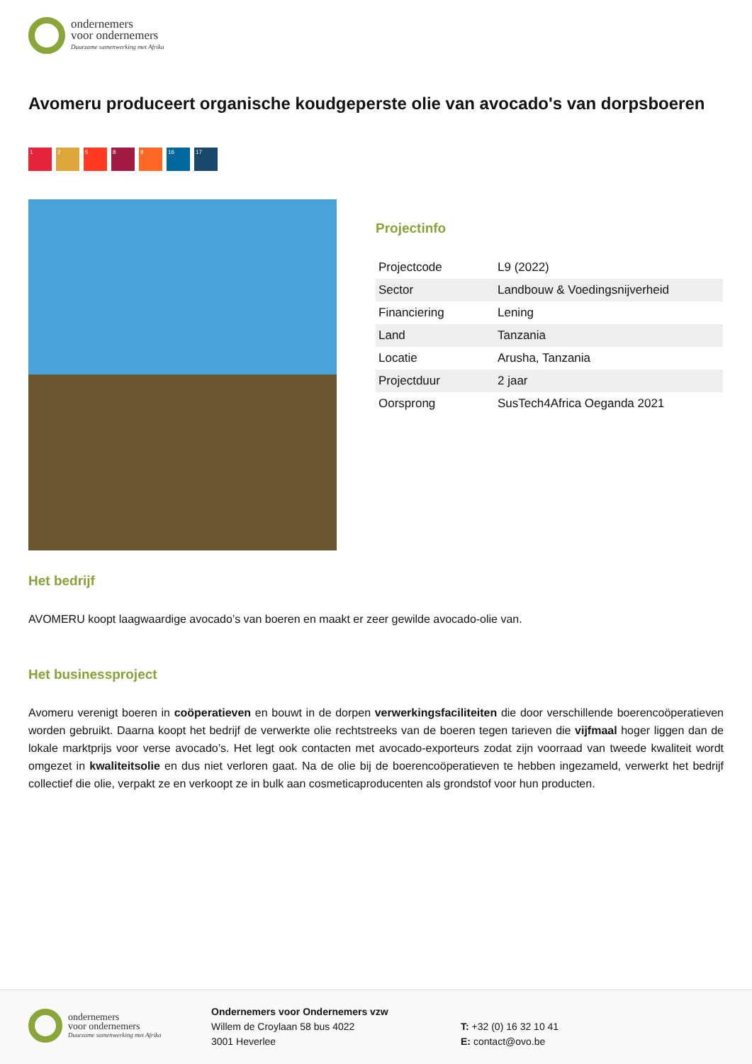ondernemers
voor ondernemers
Duurzame samenwerking met Afrika
Avomeru produceert organische koudgeperste olie van avocado's van dorpsboeren
1 2 5 8 9 16 17
Projectinfo
| Projectcode | L9 (2022) |
| Sector | Landbouw & Voedingsnijverheid |
| Financiering | Lening |
| Land | Tanzania |
| Locatie | Arusha, Tanzania |
| Projectduur | 2 jaar |
| Oorsprong | SusTech4Africa Oeganda 2021 |
Het bedrijf
AVOMERU koopt laagwaardige avocado’s van boeren en maakt er zeer gewilde avocado-olie van.
Het businessproject
Avomeru verenigt boeren in coöperatieven en bouwt in de dorpen verwerkingsfaciliteiten die door verschillende boerencoöperatieven worden gebruikt. Daarna koopt het bedrijf de verwerkte olie rechtstreeks van de boeren tegen tarieven die vijfmaal hoger liggen dan de lokale marktprijs voor verse avocado’s. Het legt ook contacten met avocado-exporteurs zodat zijn voorraad van tweede kwaliteit wordt omgezet in kwaliteitsolie en dus niet verloren gaat. Na de olie bij de boerencoöperatieven te hebben ingezameld, verwerkt het bedrijf collectief die olie, verpakt ze en verkoopt ze in bulk aan cosmeticaproducenten als grondstof voor hun producten.
ondernemers
voor ondernemers
Duurzame samenwerking met Afrika
Ondernemers voor Ondernemers vzw
Willem de Croylaan 58 bus 4022
3001 Heverlee
T: +32 (0) 16 32 10 41
E: contact@ovo.be